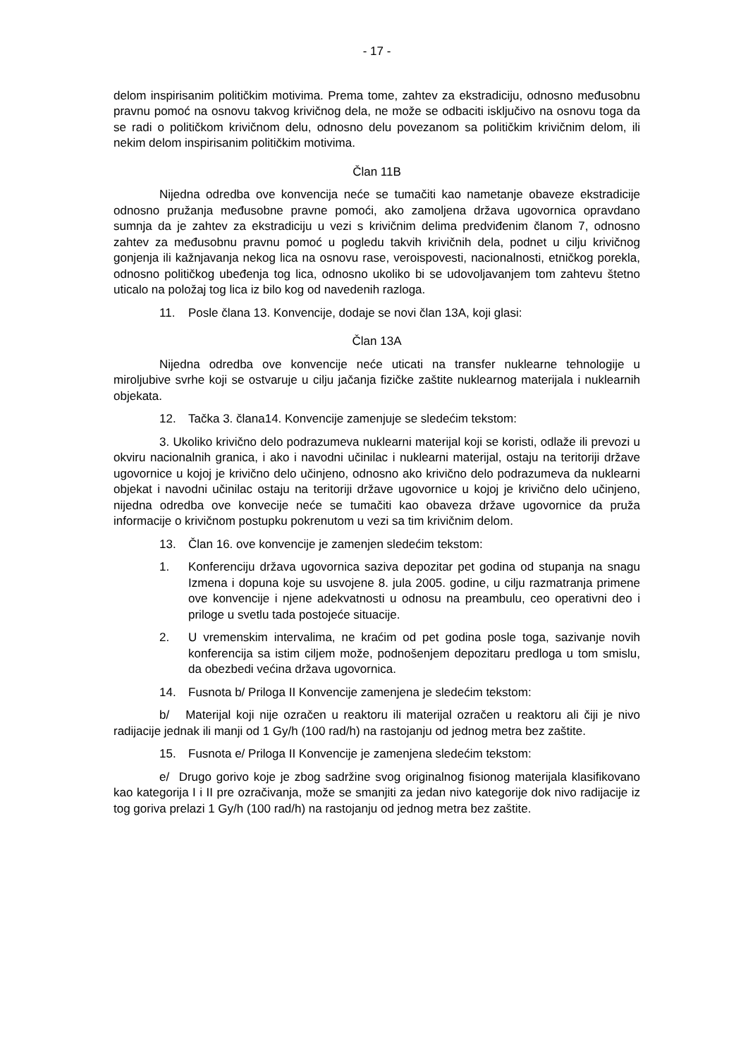- 17 -
delom inspirisanim političkim motivima. Prema tome, zahtev za ekstradiciju, odnosno međusobnu pravnu pomoć na osnovu takvog krivičnog dela, ne može se odbaciti isključivo na osnovu toga da se radi o političkom krivičnom delu, odnosno delu povezanom sa političkim krivičnim delom, ili nekim delom inspirisanim političkim motivima.
Član 11B
Nijedna odredba ove konvencija neće se tumačiti kao nametanje obaveze ekstradicije odnosno pružanja međusobne pravne pomoći, ako zamoljena država ugovornica opravdano sumnja da je zahtev za ekstradiciju u vezi s krivičnim delima predviđenim članom 7, odnosno zahtev za međusobnu pravnu pomoć u pogledu takvih krivičnih dela, podnet u cilju krivičnog gonjenja ili kažnjavanja nekog lica na osnovu rase, veroispovesti, nacionalnosti, etničkog porekla, odnosno političkog ubeđenja tog lica, odnosno ukoliko bi se udovoljavanjem tom zahtevu štetno uticalo na položaj tog lica iz bilo kog od navedenih razloga.
11. Posle člana 13. Konvencije, dodaje se novi član 13A, koji glasi:
Član 13A
Nijedna odredba ove konvencije neće uticati na transfer nuklearne tehnologije u miroljubive svrhe koji se ostvaruje u cilju jačanja fizičke zaštite nuklearnog materijala i nuklearnih objekata.
12. Tačka 3. člana14. Konvencije zamenjuje se sledećim tekstom:
3. Ukoliko krivično delo podrazumeva nuklearni materijal koji se koristi, odlaže ili prevozi u okviru nacionalnih granica, i ako i navodni učinilac i nuklearni materijal, ostaju na teritoriji države ugovornice u kojoj je krivično delo učinjeno, odnosno ako krivično delo podrazumeva da nuklearni objekat i navodni učinilac ostaju na teritoriji države ugovornice u kojoj je krivično delo učinjeno, nijedna odredba ove konvecije neće se tumačiti kao obaveza države ugovornice da pruža informacije o krivičnom postupku pokrenutom u vezi sa tim krivičnim delom.
13. Član 16. ove konvencije je zamenjen sledećim tekstom:
1. Konferenciju država ugovornica saziva depozitar pet godina od stupanja na snagu Izmena i dopuna koje su usvojene 8. jula 2005. godine, u cilju razmatranja primene ove konvencije i njene adekvatnosti u odnosu na preambulu, ceo operativni deo i priloge u svetlu tada postojeće situacije.
2. U vremenskim intervalima, ne kraćim od pet godina posle toga, sazivanje novih konferencija sa istim ciljem može, podnošenjem depozitaru predloga u tom smislu, da obezbedi većina država ugovornica.
14. Fusnota b/ Priloga II Konvencije zamenjena je sledećim tekstom:
b/ Materijal koji nije ozračen u reaktoru ili materijal ozračen u reaktoru ali čiji je nivo radijacije jednak ili manji od 1 Gy/h (100 rad/h) na rastojanju od jednog metra bez zaštite.
15. Fusnota e/ Priloga II Konvencije je zamenjena sledećim tekstom:
e/ Drugo gorivo koje je zbog sadržine svog originalnog fisionog materijala klasifikovano kao kategorija I i II pre ozračivanja, može se smanjiti za jedan nivo kategorije dok nivo radijacije iz tog goriva prelazi 1 Gy/h (100 rad/h) na rastojanju od jednog metra bez zaštite.